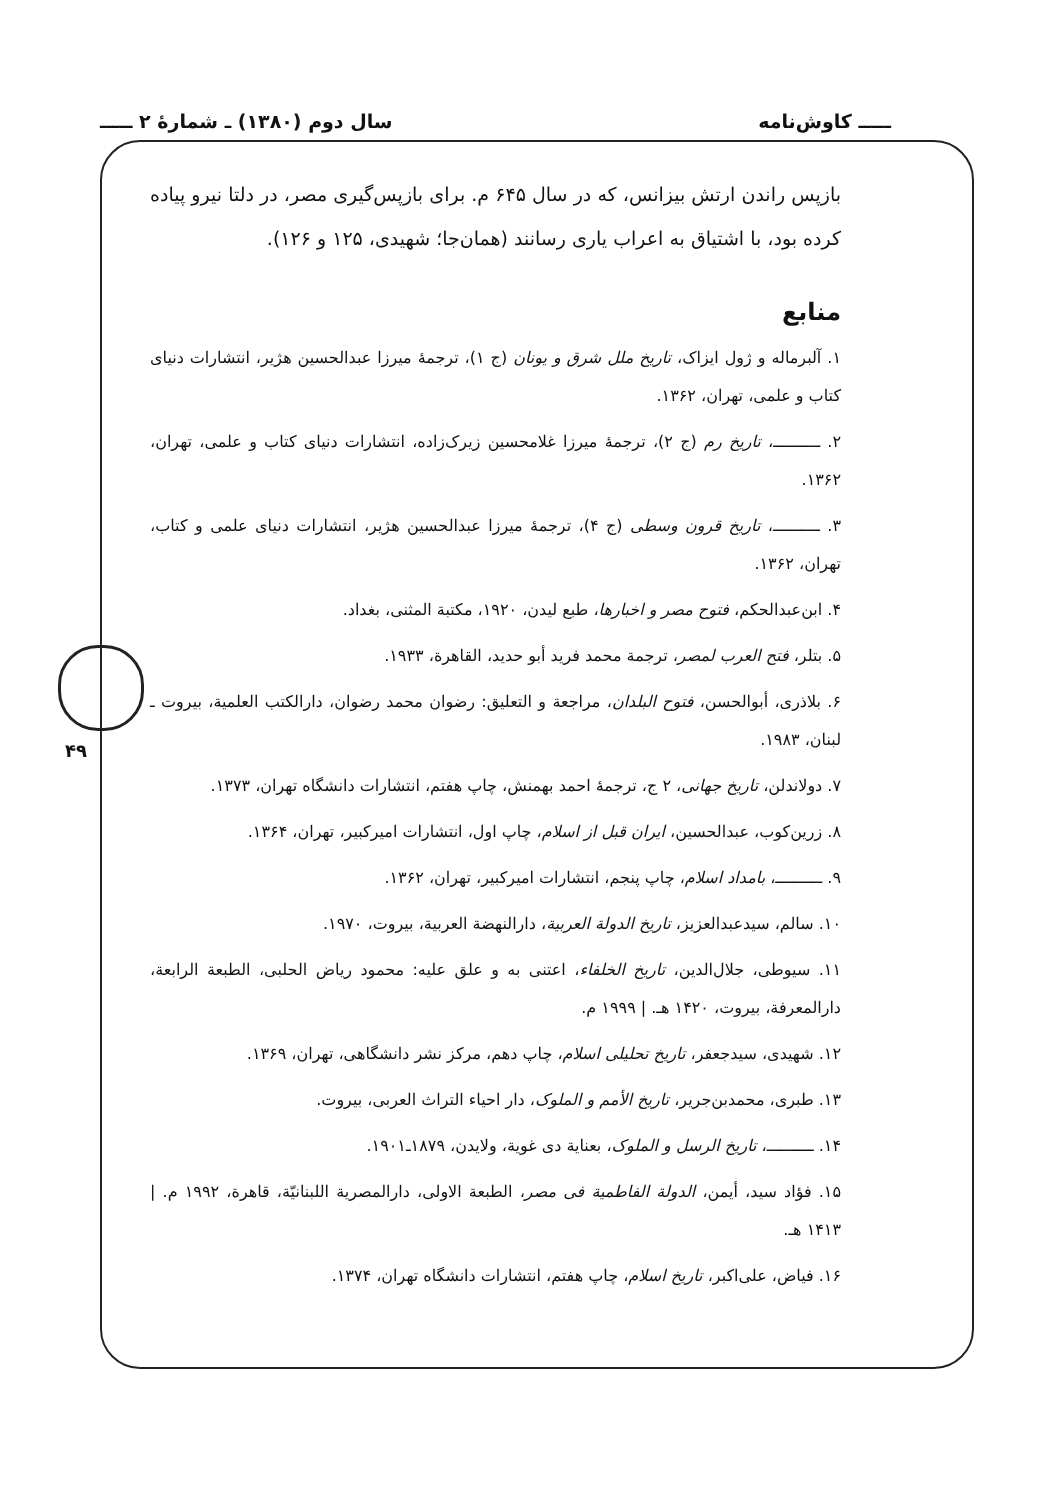ـــــ کاوش‌نامه سال دوم (۱۳۸۰) ـ شمارهٔ ۲ ـــــ
۴۹
بازپس راندن ارتش بیزانس، که در سال ۶۴۵ م. برای بازپس‌گیری مصر، در دلتا نیرو پیاده کرده بود، با اشتیاق به اعراب یاری رسانند (همان‌جا؛ شهیدی، ۱۲۵ و ۱۲۶).
منابع
۱. آلبرماله و ژول ایزاک، تاریخ ملل شرق و یونان (ج ۱)، ترجمهٔ میرزا عبدالحسین هژیر، انتشارات دنیای کتاب و علمی، تهران، ۱۳۶۲.
۲. ــــــــــ، تاریخ رم (ج ۲)، ترجمهٔ میرزا غلامحسین زیرک‌زاده، انتشارات دنیای کتاب و علمی، تهران، ۱۳۶۲.
۳. ــــــــــ، تاریخ قرون وسطی (ج ۴)، ترجمهٔ میرزا عبدالحسین هژیر، انتشارات دنیای علمی و کتاب، تهران، ۱۳۶۲.
۴. ابن‌عبدالحکم، فتوح مصر و اخبارها، طبع لیدن، ۱۹۲۰، مکتبة المثنی، بغداد.
۵. بتلر، فتح العرب لمصر، ترجمة محمد فرید أبو حدید، القاهرة، ۱۹۳۳.
۶. بلاذری، أبوالحسن، فتوح البلدان، مراجعة و التعلیق: رضوان محمد رضوان، دارالکتب العلمیة، بیروت ـ لبنان، ۱۹۸۳.
۷. دولاندلن، تاریخ جهانی، ۲ ج، ترجمهٔ احمد بهمنش، چاپ هفتم، انتشارات دانشگاه تهران، ۱۳۷۳.
۸. زرین‌کوب، عبدالحسین، ایران قبل از اسلام، چاپ اول، انتشارات امیرکبیر، تهران، ۱۳۶۴.
۹. ــــــــــ، بامداد اسلام، چاپ پنجم، انتشارات امیرکبیر، تهران، ۱۳۶۲.
۱۰. سالم، سیدعبدالعزیز، تاریخ الدولة العربیة، دارالنهضة العربیة، بیروت، ۱۹۷۰.
۱۱. سیوطی، جلال‌الدین، تاریخ الخلفاء، اعتنی به و علق علیه: محمود ریاض الحلبی، الطبعة الرابعة، دارالمعرفة، بیروت، ۱۴۲۰ هـ. | ۱۹۹۹ م.
۱۲. شهیدی، سیدجعفر، تاریخ تحلیلی اسلام، چاپ دهم، مرکز نشر دانشگاهی، تهران، ۱۳۶۹.
۱۳. طبری، محمدبن‌جریر، تاریخ الأمم و الملوک، دار احیاء التراث العربی، بیروت.
۱۴. ــــــــــ، تاریخ الرسل و الملوک، بعنایة دی غویة، ولایدن، ۱۸۷۹ـ۱۹۰۱.
۱۵. فؤاد سید، أیمن، الدولة الفاطمیة فی مصر، الطبعة الاولی، دارالمصریة اللبنانیّة، قاهرة، ۱۹۹۲ م. | ۱۴۱۳ هـ.
۱۶. فیاض، علی‌اکبر، تاریخ اسلام، چاپ هفتم، انتشارات دانشگاه تهران، ۱۳۷۴.